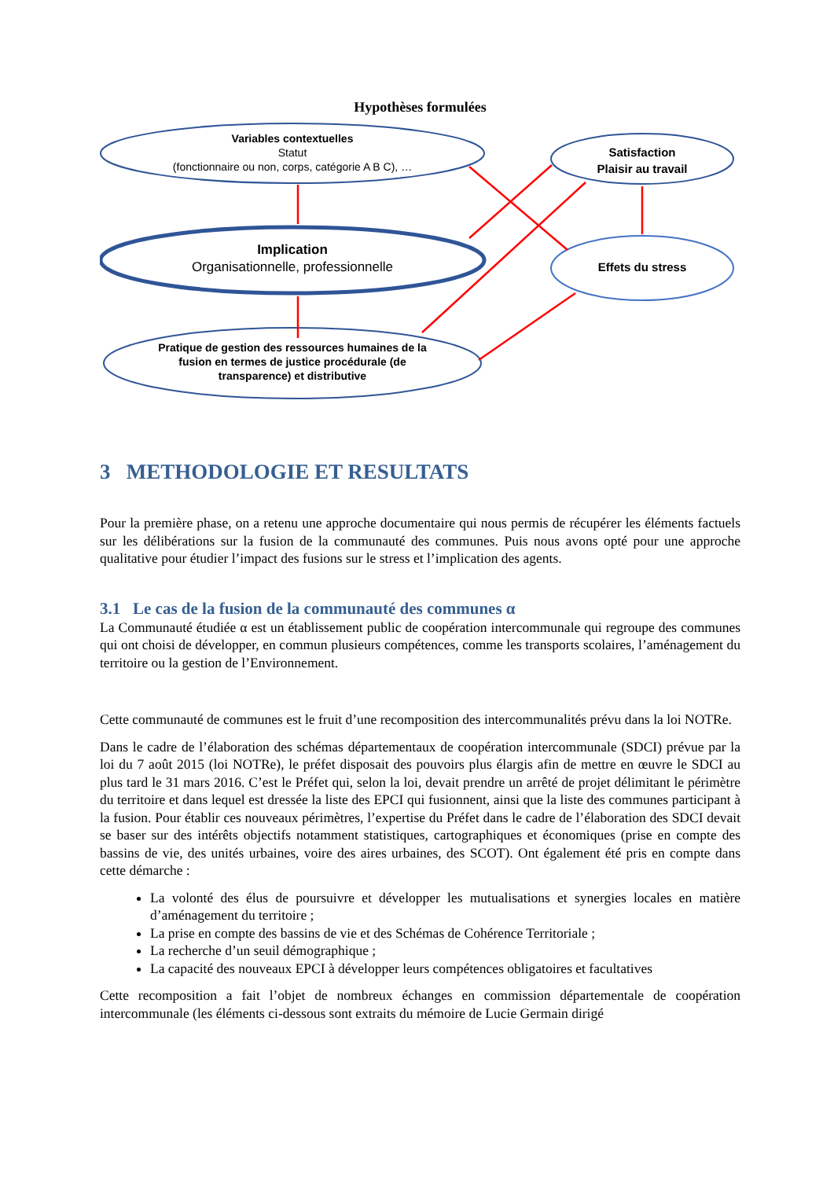Hypothèses formulées
Variables contextuelles
Statut
(fonctionnaire ou non, corps, catégorie A B C), …
Implication
Organisationnelle, professionnelle
Pratique de gestion des ressources humaines de la fusion en termes de justice procédurale (de transparence) et distributive
Satisfaction
Plaisir au travail
Effets du stress
3 METHODOLOGIE ET RESULTATS
Pour la première phase, on a retenu une approche documentaire qui nous permis de récupérer les éléments factuels sur les délibérations sur la fusion de la communauté des communes. Puis nous avons opté pour une approche qualitative pour étudier l’impact des fusions sur le stress et l’implication des agents.
3.1 Le cas de la fusion de la communauté des communes α
La Communauté étudiée α est un établissement public de coopération intercommunale qui regroupe des communes qui ont choisi de développer, en commun plusieurs compétences, comme les transports scolaires, l’aménagement du territoire ou la gestion de l’Environnement.
Cette communauté de communes est le fruit d’une recomposition des intercommunalités prévu dans la loi NOTRe.
Dans le cadre de l’élaboration des schémas départementaux de coopération intercommunale (SDCI) prévue par la loi du 7 août 2015 (loi NOTRe), le préfet disposait des pouvoirs plus élargis afin de mettre en œuvre le SDCI au plus tard le 31 mars 2016. C’est le Préfet qui, selon la loi, devait prendre un arrêté de projet délimitant le périmètre du territoire et dans lequel est dressée la liste des EPCI qui fusionnent, ainsi que la liste des communes participant à la fusion. Pour établir ces nouveaux périmètres, l’expertise du Préfet dans le cadre de l’élaboration des SDCI devait se baser sur des intérêts objectifs notamment statistiques, cartographiques et économiques (prise en compte des bassins de vie, des unités urbaines, voire des aires urbaines, des SCOT). Ont également été pris en compte dans cette démarche :
La volonté des élus de poursuivre et développer les mutualisations et synergies locales en matière d’aménagement du territoire ;
La prise en compte des bassins de vie et des Schémas de Cohérence Territoriale ;
La recherche d’un seuil démographique ;
La capacité des nouveaux EPCI à développer leurs compétences obligatoires et facultatives
Cette recomposition a fait l’objet de nombreux échanges en commission départementale de coopération intercommunale (les éléments ci-dessous sont extraits du mémoire de Lucie Germain dirigé